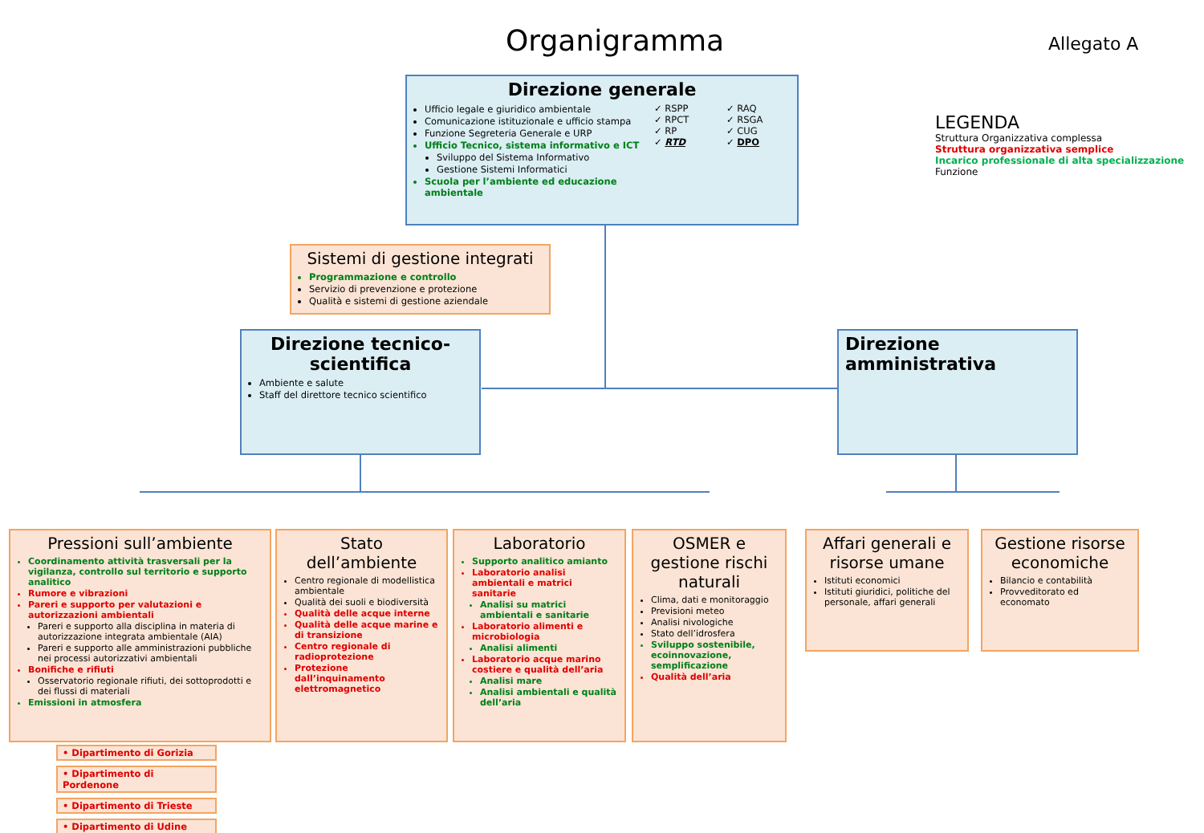Organigramma Allegato A
LEGENDA
Struttura Organizzativa complessa
Struttura organizzativa semplice
Incarico professionale di alta specializzazione
Funzione
Direzione generale
Ufficio legale e giuridico ambientale
Comunicazione istituzionale e ufficio stampa
Funzione Segreteria Generale e URP
Ufficio Tecnico, sistema informativo e ICT
Sviluppo del Sistema Informativo
Gestione Sistemi Informatici
Scuola per l’ambiente ed educazione ambientale
✓ RSPP
✓ RPCT
✓ RP
✓ RTD
✓ RAQ
✓ RSGA
✓ CUG
✓ DPO
Sistemi di gestione integrati
Programmazione e controllo
Servizio di prevenzione e protezione
Qualità e sistemi di gestione aziendale
Direzione tecnico-scientifica
Ambiente e salute
Staff del direttore tecnico scientifico
Direzione amministrativa
Pressioni sull’ambiente
Coordinamento attività trasversali per la vigilanza, controllo sul territorio e supporto analitico
Rumore e vibrazioni
Pareri e supporto per valutazioni e autorizzazioni ambientali
Pareri e supporto alla disciplina in materia di autorizzazione integrata ambientale (AIA)
Pareri e supporto alle amministrazioni pubbliche nei processi autorizzativi ambientali
Bonifiche e rifiuti
Osservatorio regionale rifiuti, dei sottoprodotti e dei flussi di materiali
Emissioni in atmosfera
Stato dell’ambiente
Centro regionale di modellistica ambientale
Qualità dei suoli e biodiversità
Qualità delle acque interne
Qualità delle acque marine e di transizione
Centro regionale di radioprotezione
Protezione dall’inquinamento elettromagnetico
Laboratorio
Supporto analitico amianto
Laboratorio analisi ambientali e matrici sanitarie
Analisi su matrici ambientali e sanitarie
Laboratorio alimenti e microbiologia
Analisi alimenti
Laboratorio acque marino costiere e qualità dell’aria
Analisi mare
Analisi ambientali e qualità dell’aria
OSMER e gestione rischi naturali
Clima, dati e monitoraggio
Previsioni meteo
Analisi nivologiche
Stato dell’idrosfera
Sviluppo sostenibile, ecoinnovazione, semplificazione
Qualità dell’aria
Affari generali e risorse umane
Istituti economici
Istituti giuridici, politiche del personale, affari generali
Gestione risorse economiche
Bilancio e contabilità
Provveditorato ed economato
• Dipartimento di Gorizia
• Dipartimento di Pordenone
• Dipartimento di Trieste
• Dipartimento di Udine